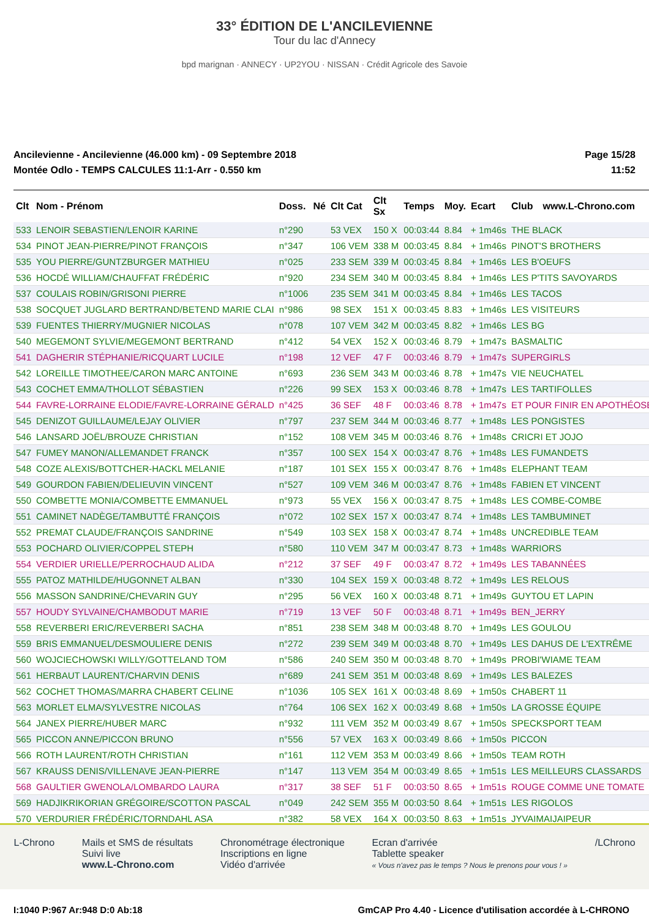33° ÉDITION DE L'ANCILEVIENNE
Tour du lac d'Annecy
bpd marignan · ANNECY · UP2YOU · NISSAN · Crédit Agricole des Savoie
Ancilevienne - Ancilevienne (46.000 km) - 09 Septembre 2018
Montée Odlo - TEMPS CALCULES 11:1-Arr - 0.550 km
Page 15/28
11:52
| Clt | Nom - Prénom | Doss. | Né | Clt Cat | Clt Sx | Temps | Moy. | Ecart | Club | www.L-Chrono.com |
| --- | --- | --- | --- | --- | --- | --- | --- | --- | --- | --- |
| 533 | LENOIR SEBASTIEN/LENOIR KARINE | n°290 | | 53 VEX | 150 X | 00:03:44 | 8.84 | + 1m46s | THE BLACK | |
| 534 | PINOT JEAN-PIERRE/PINOT FRANÇOIS | n°347 | | 106 VEM | 338 M | 00:03:45 | 8.84 | + 1m46s | PINOT'S BROTHERS | |
| 535 | YOU PIERRE/GUNTZBURGER MATHIEU | n°025 | | 233 SEM | 339 M | 00:03:45 | 8.84 | + 1m46s | LES B'OEUFS | |
| 536 | HOCDÉ WILLIAM/CHAUFFAT FRÉDÉRIC | n°920 | | 234 SEM | 340 M | 00:03:45 | 8.84 | + 1m46s | LES P'TITS SAVOYARDS | |
| 537 | COULAIS ROBIN/GRISONI PIERRE | n°1006 | | 235 SEM | 341 M | 00:03:45 | 8.84 | + 1m46s | LES TACOS | |
| 538 | SOCQUET JUGLARD BERTRAND/BETEND MARIE CLAI | n°986 | | 98 SEX | 151 X | 00:03:45 | 8.83 | + 1m46s | LES VISITEURS | |
| 539 | FUENTES THIERRY/MUGNIER NICOLAS | n°078 | | 107 VEM | 342 M | 00:03:45 | 8.82 | + 1m46s | LES BG | |
| 540 | MEGEMONT SYLVIE/MEGEMONT BERTRAND | n°412 | | 54 VEX | 152 X | 00:03:46 | 8.79 | + 1m47s | BASMALTIC | |
| 541 | DAGHERIR STÉPHANIE/RICQUART LUCILE | n°198 | | 12 VEF | 47 F | 00:03:46 | 8.79 | + 1m47s | SUPERGIRLS | |
| 542 | LOREILLE TIMOTHEE/CARON MARC ANTOINE | n°693 | | 236 SEM | 343 M | 00:03:46 | 8.78 | + 1m47s | VIE NEUCHATEL | |
| 543 | COCHET EMMA/THOLLOT SÉBASTIEN | n°226 | | 99 SEX | 153 X | 00:03:46 | 8.78 | + 1m47s | LES TARTIFOLLES | |
| 544 | FAVRE-LORRAINE ELODIE/FAVRE-LORRAINE GÉRALD | n°425 | | 36 SEF | 48 F | 00:03:46 | 8.78 | + 1m47s | ET POUR FINIR EN APOTHÉOSE | |
| 545 | DENIZOT GUILLAUME/LEJAY OLIVIER | n°797 | | 237 SEM | 344 M | 00:03:46 | 8.77 | + 1m48s | LES PONGISTES | |
| 546 | LANSARD JOËL/BROUZE CHRISTIAN | n°152 | | 108 VEM | 345 M | 00:03:46 | 8.76 | + 1m48s | CRICRI ET JOJO | |
| 547 | FUMEY MANON/ALLEMANDET FRANCK | n°357 | | 100 SEX | 154 X | 00:03:47 | 8.76 | + 1m48s | LES FUMANDETS | |
| 548 | COZE ALEXIS/BOTTCHER-HACKL MELANIE | n°187 | | 101 SEX | 155 X | 00:03:47 | 8.76 | + 1m48s | ELEPHANT TEAM | |
| 549 | GOURDON FABIEN/DELIEUVIN VINCENT | n°527 | | 109 VEM | 346 M | 00:03:47 | 8.76 | + 1m48s | FABIEN ET VINCENT | |
| 550 | COMBETTE MONIA/COMBETTE EMMANUEL | n°973 | | 55 VEX | 156 X | 00:03:47 | 8.75 | + 1m48s | LES COMBE-COMBE | |
| 551 | CAMINET NADÈGE/TAMBUTTÉ FRANÇOIS | n°072 | | 102 SEX | 157 X | 00:03:47 | 8.74 | + 1m48s | LES TAMBUMINET | |
| 552 | PREMAT CLAUDE/FRANÇOIS SANDRINE | n°549 | | 103 SEX | 158 X | 00:03:47 | 8.74 | + 1m48s | UNCREDIBLE TEAM | |
| 553 | POCHARD OLIVIER/COPPEL STEPH | n°580 | | 110 VEM | 347 M | 00:03:47 | 8.73 | + 1m48s | WARRIORS | |
| 554 | VERDIER URIELLE/PERROCHAUD ALIDA | n°212 | | 37 SEF | 49 F | 00:03:47 | 8.72 | + 1m49s | LES TABANNÉES | |
| 555 | PATOZ MATHILDE/HUGONNET ALBAN | n°330 | | 104 SEX | 159 X | 00:03:48 | 8.72 | + 1m49s | LES RELOUS | |
| 556 | MASSON SANDRINE/CHEVARIN GUY | n°295 | | 56 VEX | 160 X | 00:03:48 | 8.71 | + 1m49s | GUYTOU ET LAPIN | |
| 557 | HOUDY SYLVAINE/CHAMBODUT MARIE | n°719 | | 13 VEF | 50 F | 00:03:48 | 8.71 | + 1m49s | BEN_JERRY | |
| 558 | REVERBERI ERIC/REVERBERI SACHA | n°851 | | 238 SEM | 348 M | 00:03:48 | 8.70 | + 1m49s | LES GOULOU | |
| 559 | BRIS EMMANUEL/DESMOULIERE DENIS | n°272 | | 239 SEM | 349 M | 00:03:48 | 8.70 | + 1m49s | LES DAHUS DE L'EXTRÊME | |
| 560 | WOJCIECHOWSKI WILLY/GOTTELAND TOM | n°586 | | 240 SEM | 350 M | 00:03:48 | 8.70 | + 1m49s | PROBI'WIAME TEAM | |
| 561 | HERBAUT LAURENT/CHARVIN DENIS | n°689 | | 241 SEM | 351 M | 00:03:48 | 8.69 | + 1m49s | LES BALEZES | |
| 562 | COCHET THOMAS/MARRA CHABERT CELINE | n°1036 | | 105 SEX | 161 X | 00:03:48 | 8.69 | + 1m50s | CHABERT 11 | |
| 563 | MORLET ELMA/SYLVESTRE NICOLAS | n°764 | | 106 SEX | 162 X | 00:03:49 | 8.68 | + 1m50s | LA GROSSE ÉQUIPE | |
| 564 | JANEX PIERRE/HUBER MARC | n°932 | | 111 VEM | 352 M | 00:03:49 | 8.67 | + 1m50s | SPECKSPORT TEAM | |
| 565 | PICCON ANNE/PICCON BRUNO | n°556 | | 57 VEX | 163 X | 00:03:49 | 8.66 | + 1m50s | PICCON | |
| 566 | ROTH LAURENT/ROTH CHRISTIAN | n°161 | | 112 VEM | 353 M | 00:03:49 | 8.66 | + 1m50s | TEAM ROTH | |
| 567 | KRAUSS DENIS/VILLENAVE JEAN-PIERRE | n°147 | | 113 VEM | 354 M | 00:03:49 | 8.65 | + 1m51s | LES MEILLEURS CLASSARDS | |
| 568 | GAULTIER GWENOLA/LOMBARDO LAURA | n°317 | | 38 SEF | 51 F | 00:03:50 | 8.65 | + 1m51s | ROUGE COMME UNE TOMATE | |
| 569 | HADJIKRIKORIAN GRÉGOIRE/SCOTTON PASCAL | n°049 | | 242 SEM | 355 M | 00:03:50 | 8.64 | + 1m51s | LES RIGOLOS | |
| 570 | VERDURIER FRÉDÉRIC/TORNDAHL ASA | n°382 | | 58 VEX | 164 X | 00:03:50 | 8.63 | + 1m51s | JYVAIMAIJAIPEUR | |
L-Chrono Mails et SMS de résultats
Suivi live
www.L-Chrono.com
Chronométrage électronique
Inscriptions en ligne
Vidéo d'arrivée
Ecran d'arrivée
Tablette speaker
« Vous n'avez pas le temps ? Nous le prenons pour vous ! »
/LChrono
I:1040 P:967 Ar:948 D:0 Ab:18 GmCAP Pro 4.40 - Licence d'utilisation accordée à L-CHRONO